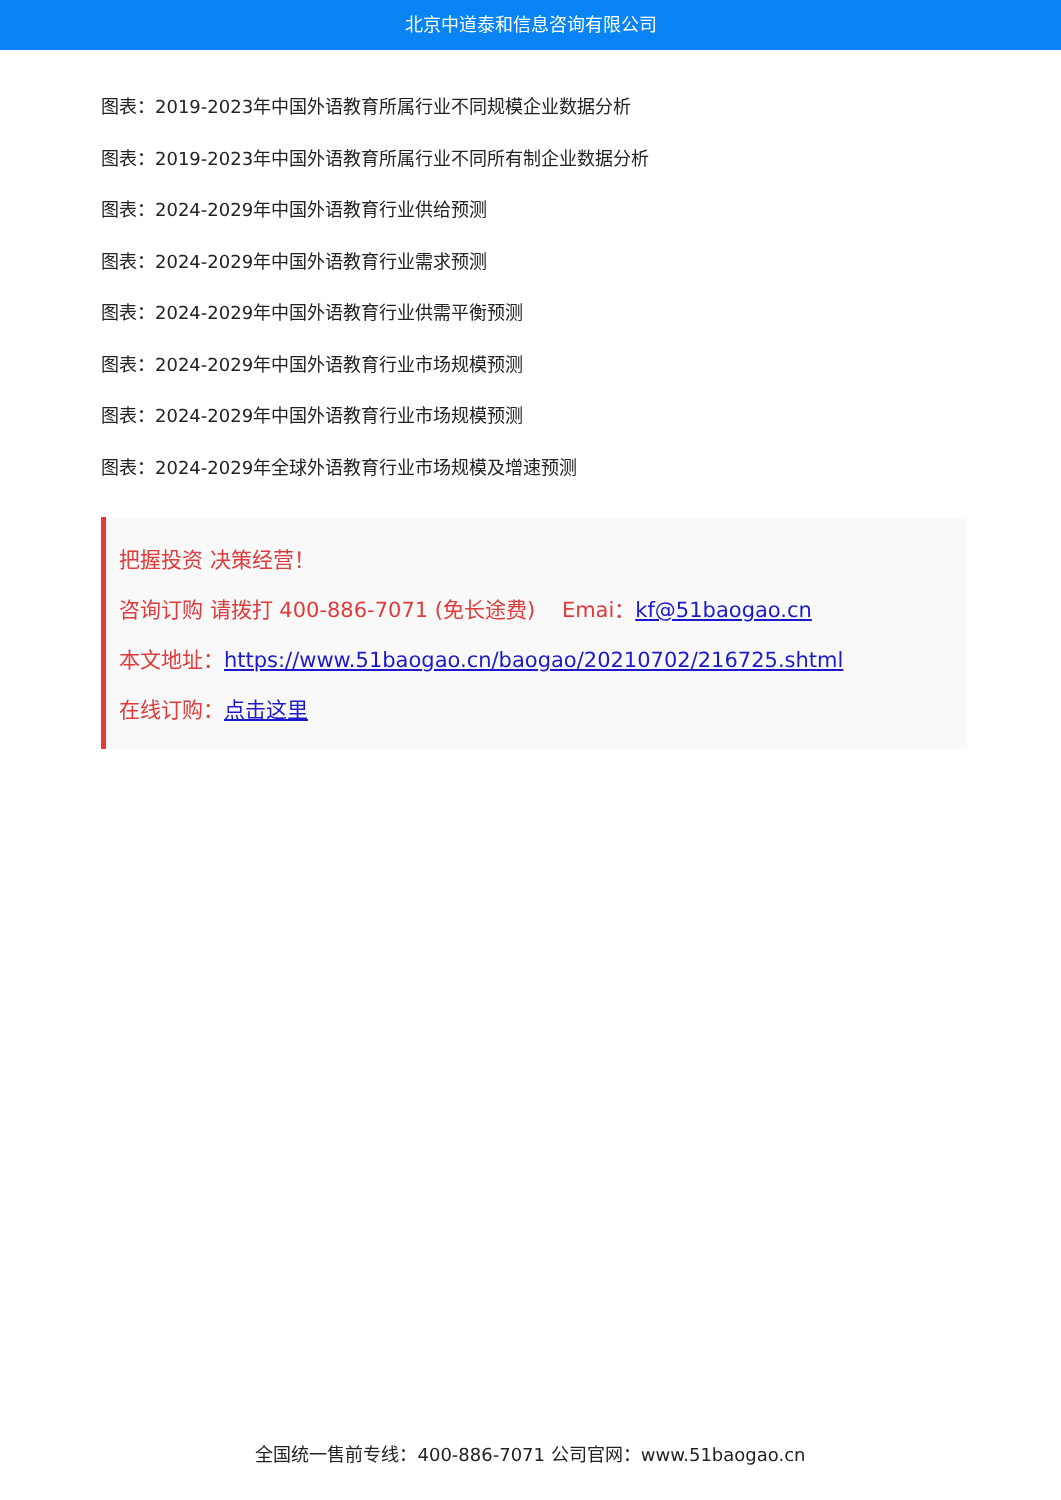北京中道泰和信息咨询有限公司
图表：2019-2023年中国外语教育所属行业不同规模企业数据分析
图表：2019-2023年中国外语教育所属行业不同所有制企业数据分析
图表：2024-2029年中国外语教育行业供给预测
图表：2024-2029年中国外语教育行业需求预测
图表：2024-2029年中国外语教育行业供需平衡预测
图表：2024-2029年中国外语教育行业市场规模预测
图表：2024-2029年中国外语教育行业市场规模预测
图表：2024-2029年全球外语教育行业市场规模及增速预测
把握投资 决策经营！
咨询订购 请拨打 400-886-7071 (免长途费) Emai：kf@51baogao.cn
本文地址：https://www.51baogao.cn/baogao/20210702/216725.shtml
在线订购：点击这里
全国统一售前专线：400-886-7071 公司官网：www.51baogao.cn